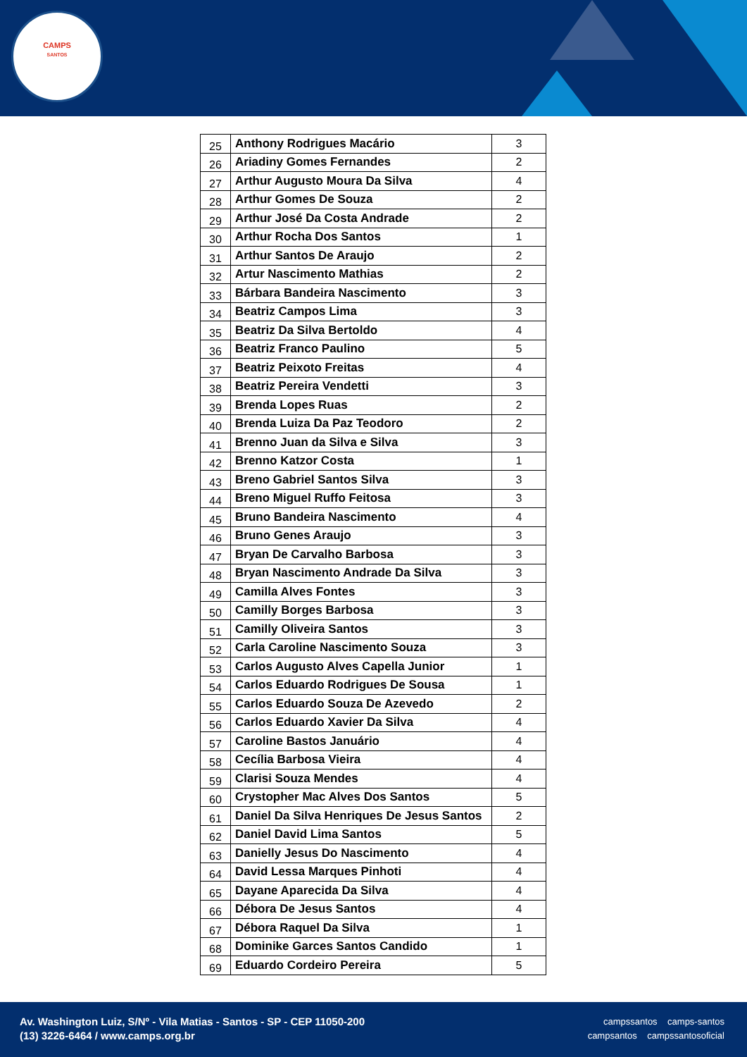CAMPS
SANTOS
| 25 | Anthony Rodrigues Macário | 3 |
| 26 | Ariadiny Gomes Fernandes | 2 |
| 27 | Arthur Augusto Moura Da Silva | 4 |
| 28 | Arthur Gomes De Souza | 2 |
| 29 | Arthur José Da Costa Andrade | 2 |
| 30 | Arthur Rocha Dos Santos | 1 |
| 31 | Arthur Santos De Araujo | 2 |
| 32 | Artur Nascimento Mathias | 2 |
| 33 | Bárbara Bandeira Nascimento | 3 |
| 34 | Beatriz Campos Lima | 3 |
| 35 | Beatriz Da Silva Bertoldo | 4 |
| 36 | Beatriz Franco Paulino | 5 |
| 37 | Beatriz Peixoto Freitas | 4 |
| 38 | Beatriz Pereira Vendetti | 3 |
| 39 | Brenda Lopes Ruas | 2 |
| 40 | Brenda Luiza Da Paz Teodoro | 2 |
| 41 | Brenno Juan da Silva e Silva | 3 |
| 42 | Brenno Katzor Costa | 1 |
| 43 | Breno Gabriel Santos Silva | 3 |
| 44 | Breno Miguel Ruffo Feitosa | 3 |
| 45 | Bruno Bandeira Nascimento | 4 |
| 46 | Bruno Genes Araujo | 3 |
| 47 | Bryan De Carvalho Barbosa | 3 |
| 48 | Bryan Nascimento Andrade Da Silva | 3 |
| 49 | Camilla Alves Fontes | 3 |
| 50 | Camilly Borges Barbosa | 3 |
| 51 | Camilly Oliveira Santos | 3 |
| 52 | Carla Caroline Nascimento Souza | 3 |
| 53 | Carlos Augusto Alves Capella Junior | 1 |
| 54 | Carlos Eduardo Rodrigues De Sousa | 1 |
| 55 | Carlos Eduardo Souza De Azevedo | 2 |
| 56 | Carlos Eduardo Xavier Da Silva | 4 |
| 57 | Caroline Bastos Januário | 4 |
| 58 | Cecília Barbosa Vieira | 4 |
| 59 | Clarisi Souza Mendes | 4 |
| 60 | Crystopher Mac Alves Dos Santos | 5 |
| 61 | Daniel Da Silva Henriques De Jesus Santos | 2 |
| 62 | Daniel David Lima Santos | 5 |
| 63 | Danielly Jesus Do Nascimento | 4 |
| 64 | David Lessa Marques Pinhoti | 4 |
| 65 | Dayane Aparecida Da Silva | 4 |
| 66 | Débora De Jesus Santos | 4 |
| 67 | Débora Raquel Da Silva | 1 |
| 68 | Dominike Garces Santos Candido | 1 |
| 69 | Eduardo Cordeiro Pereira | 5 |
Av. Washington Luiz, S/Nº - Vila Matias - Santos - SP - CEP 11050-200
(13) 3226-6464 / www.camps.org.br
campssantos camps-santos
campsantos campssantosoficial